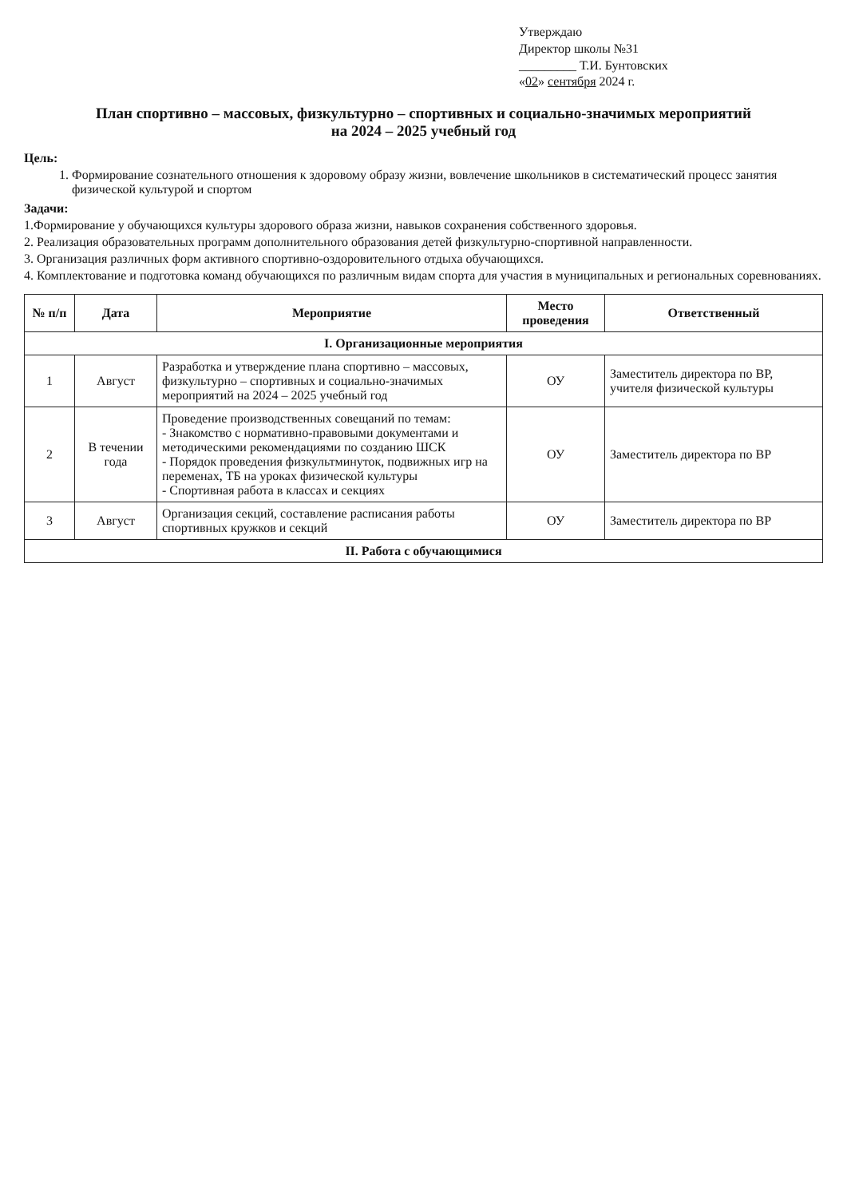Утверждаю
Директор школы №31
_________ Т.И. Бунтовских
«02» сентября 2024 г.
План спортивно – массовых, физкультурно – спортивных и социально-значимых мероприятий
на 2024 – 2025 учебный год
Цель:
1. Формирование сознательного отношения к здоровому образу жизни, вовлечение школьников в систематический процесс занятия физической культурой и спортом
Задачи:
1.Формирование у обучающихся культуры здорового образа жизни, навыков сохранения собственного здоровья.
2. Реализация образовательных программ дополнительного образования детей физкультурно-спортивной направленности.
3. Организация различных форм активного спортивно-оздоровительного отдыха обучающихся.
4. Комплектование и подготовка команд обучающихся по различным видам спорта для участия в муниципальных и региональных соревнованиях.
| № п/п | Дата | Мероприятие | Место проведения | Ответственный |
| --- | --- | --- | --- | --- |
| I. Организационные мероприятия | | | | |
| 1 | Август | Разработка и утверждение плана спортивно – массовых, физкультурно – спортивных и социально-значимых мероприятий на 2024 – 2025 учебный год | ОУ | Заместитель директора по ВР, учителя физической культуры |
| 2 | В течении года | Проведение производственных совещаний по темам: - Знакомство с нормативно-правовыми документами и методическими рекомендациями по созданию ШСК - Порядок проведения физкультминуток, подвижных игр на переменах, ТБ на уроках физической культуры - Спортивная работа в классах и секциях | ОУ | Заместитель директора по ВР |
| 3 | Август | Организация секций, составление расписания работы спортивных кружков и секций | ОУ | Заместитель директора по ВР |
| II. Работа с обучающимися | | | | |